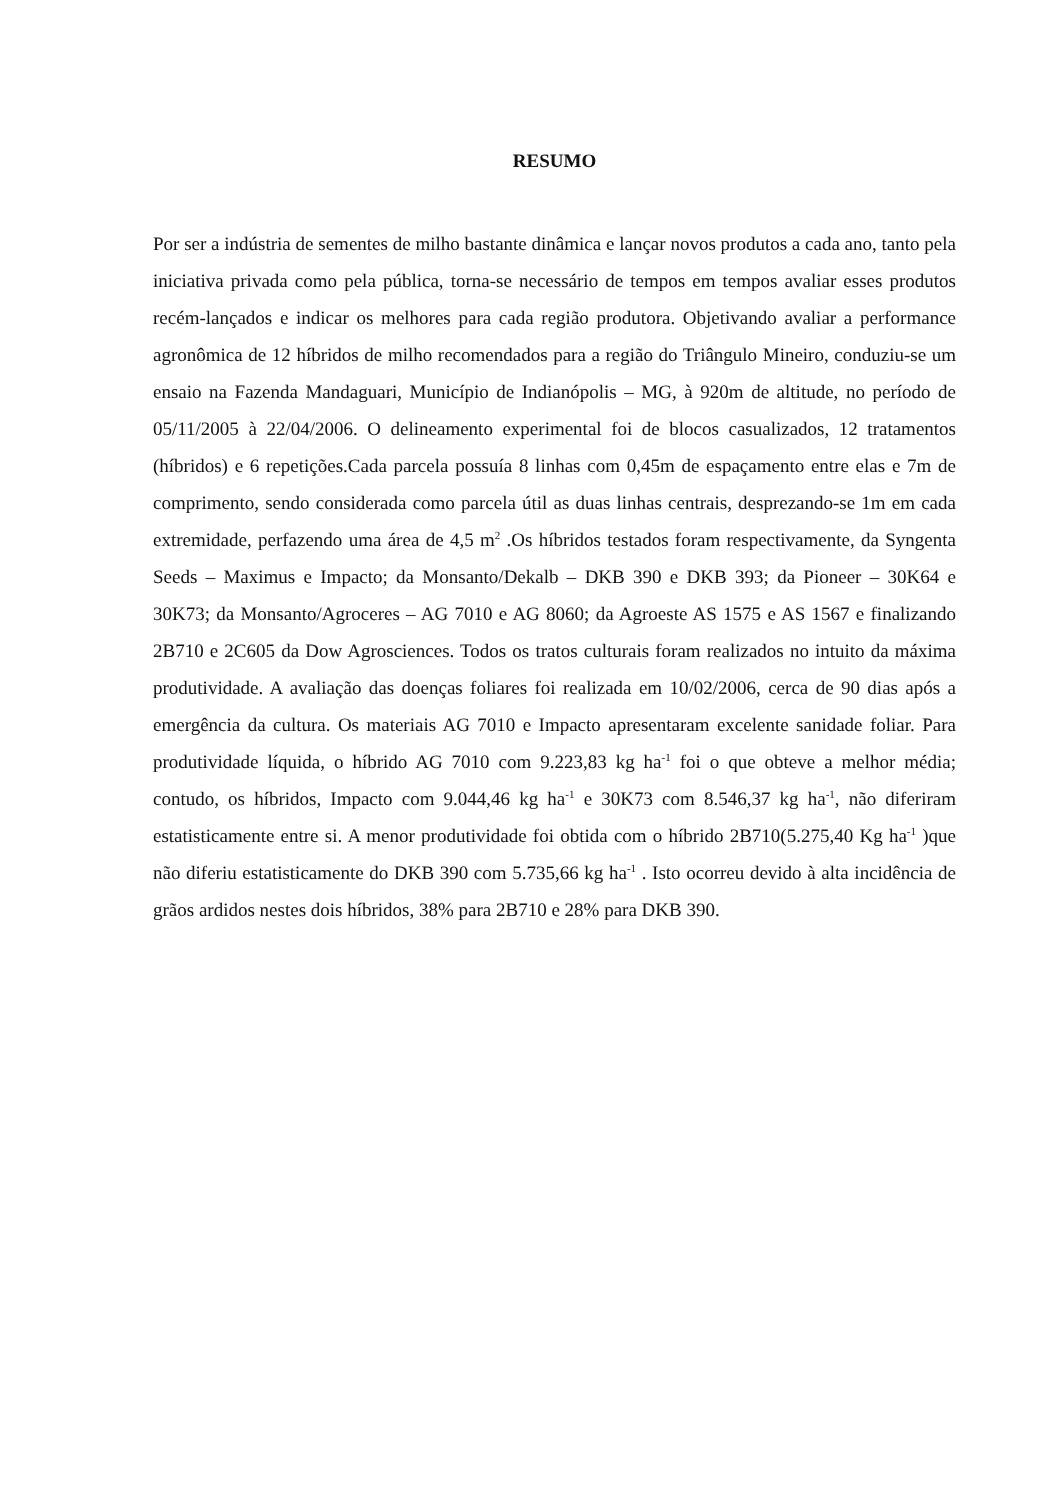RESUMO
Por ser a indústria de sementes de milho bastante dinâmica e lançar novos produtos a cada ano, tanto pela iniciativa privada como pela pública, torna-se necessário de tempos em tempos avaliar esses produtos recém-lançados e indicar os melhores para cada região produtora. Objetivando avaliar a performance agronômica de 12 híbridos de milho recomendados para a região do Triângulo Mineiro, conduziu-se um ensaio na Fazenda Mandaguari, Município de Indianópolis – MG, à 920m de altitude, no período de 05/11/2005 à 22/04/2006. O delineamento experimental foi de blocos casualizados, 12 tratamentos (híbridos) e 6 repetições.Cada parcela possuía 8 linhas com 0,45m de espaçamento entre elas e 7m de comprimento, sendo considerada como parcela útil as duas linhas centrais, desprezando-se 1m em cada extremidade, perfazendo uma área de 4,5 m<sup>2</sup> .Os híbridos testados foram respectivamente, da Syngenta Seeds – Maximus e Impacto; da Monsanto/Dekalb – DKB 390 e DKB 393; da Pioneer – 30K64 e 30K73; da Monsanto/Agroceres – AG 7010 e AG 8060; da Agroeste AS 1575 e AS 1567 e finalizando 2B710 e 2C605 da Dow Agrosciences. Todos os tratos culturais foram realizados no intuito da máxima produtividade. A avaliação das doenças foliares foi realizada em 10/02/2006, cerca de 90 dias após a emergência da cultura. Os materiais AG 7010 e Impacto apresentaram excelente sanidade foliar. Para produtividade líquida, o híbrido AG 7010 com 9.223,83 kg ha<sup>-1</sup> foi o que obteve a melhor média; contudo, os híbridos, Impacto com 9.044,46 kg ha<sup>-1</sup> e 30K73 com 8.546,37 kg ha<sup>-1</sup>, não diferiram estatisticamente entre si. A menor produtividade foi obtida com o híbrido 2B710(5.275,40 Kg ha<sup>-1</sup> )que não diferiu estatisticamente do DKB 390 com 5.735,66 kg ha<sup>-1</sup> . Isto ocorreu devido à alta incidência de grãos ardidos nestes dois híbridos, 38% para 2B710 e 28% para DKB 390.